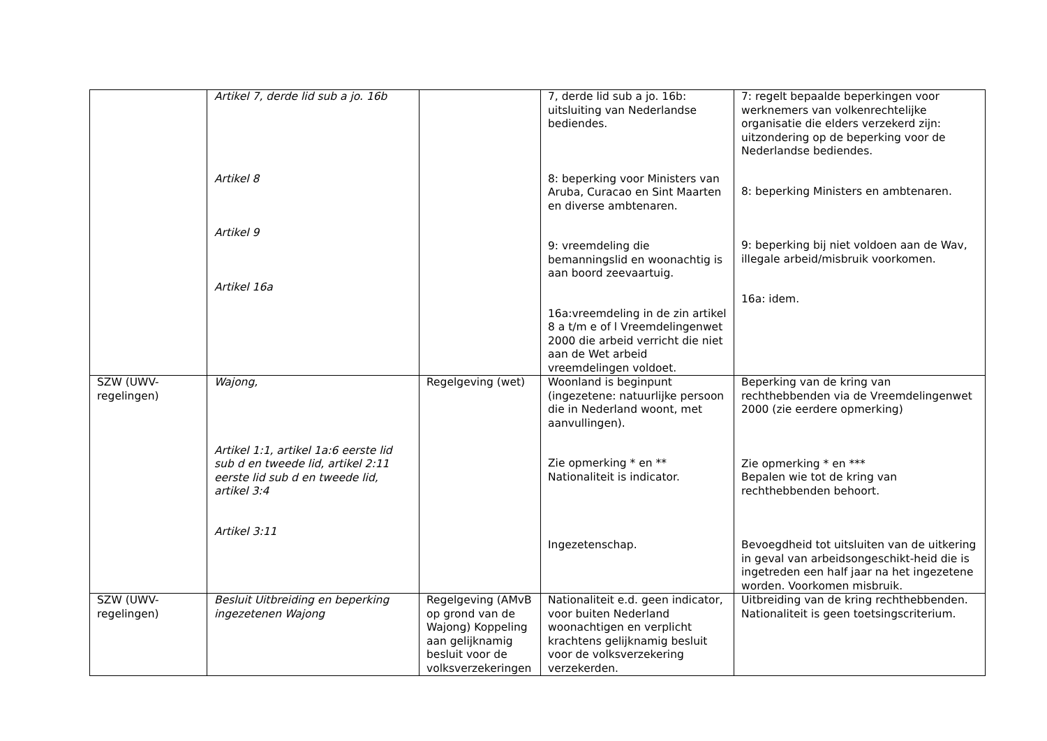| | Artikel 7, derde lid sub a jo. 16b Artikel 8 Artikel 9 Artikel 16a | | 7, derde lid sub a jo. 16b: uitsluiting van Nederlandse bediendes. 8: beperking voor Ministers van Aruba, Curacao en Sint Maarten en diverse ambtenaren. 9: vreemdeling die bemanningslid en woonachtig is aan boord zeevaartuig. 16a:vreemdeling in de zin artikel 8 a t/m e of l Vreemdelingenwet 2000 die arbeid verricht die niet aan de Wet arbeid vreemdelingen voldoet. | 7: regelt bepaalde beperkingen voor werknemers van volkenrechtelijke organisatie die elders verzekerd zijn: uitzondering op de beperking voor de Nederlandse bediendes. 8: beperking Ministers en ambtenaren. 9: beperking bij niet voldoen aan de Wav, illegale arbeid/misbruik voorkomen. 16a: idem. |
| SZW (UWV-regelingen) | Wajong, Artikel 1:1, artikel 1a:6 eerste lid sub d en tweede lid, artikel 2:11 eerste lid sub d en tweede lid, artikel 3:4 Artikel 3:11 | Regelgeving (wet) | Woonland is beginpunt (ingezetene: natuurlijke persoon die in Nederland woont, met aanvullingen). Zie opmerking * en ** Nationaliteit is indicator. Ingezetenschap. | Beperking van de kring van rechthebbenden via de Vreemdelingenwet 2000 (zie eerdere opmerking) Zie opmerking * en *** Bepalen wie tot de kring van rechthebbenden behoort. Bevoegdheid tot uitsluiten van de uitkering in geval van arbeidsongeschikt-heid die is ingetreden een half jaar na het ingezetene worden. Voorkomen misbruik. |
| SZW (UWV-regelingen) | Besluit Uitbreiding en beperking ingezetenen Wajong | Regelgeving (AMvB op grond van de Wajong) Koppeling aan gelijknamig besluit voor de volksverzekeringen | Nationaliteit e.d. geen indicator, voor buiten Nederland woonachtigen en verplicht krachtens gelijknamig besluit voor de volksverzekering verzekerden. | Uitbreiding van de kring rechthebbenden. Nationaliteit is geen toetsingscriterium. |